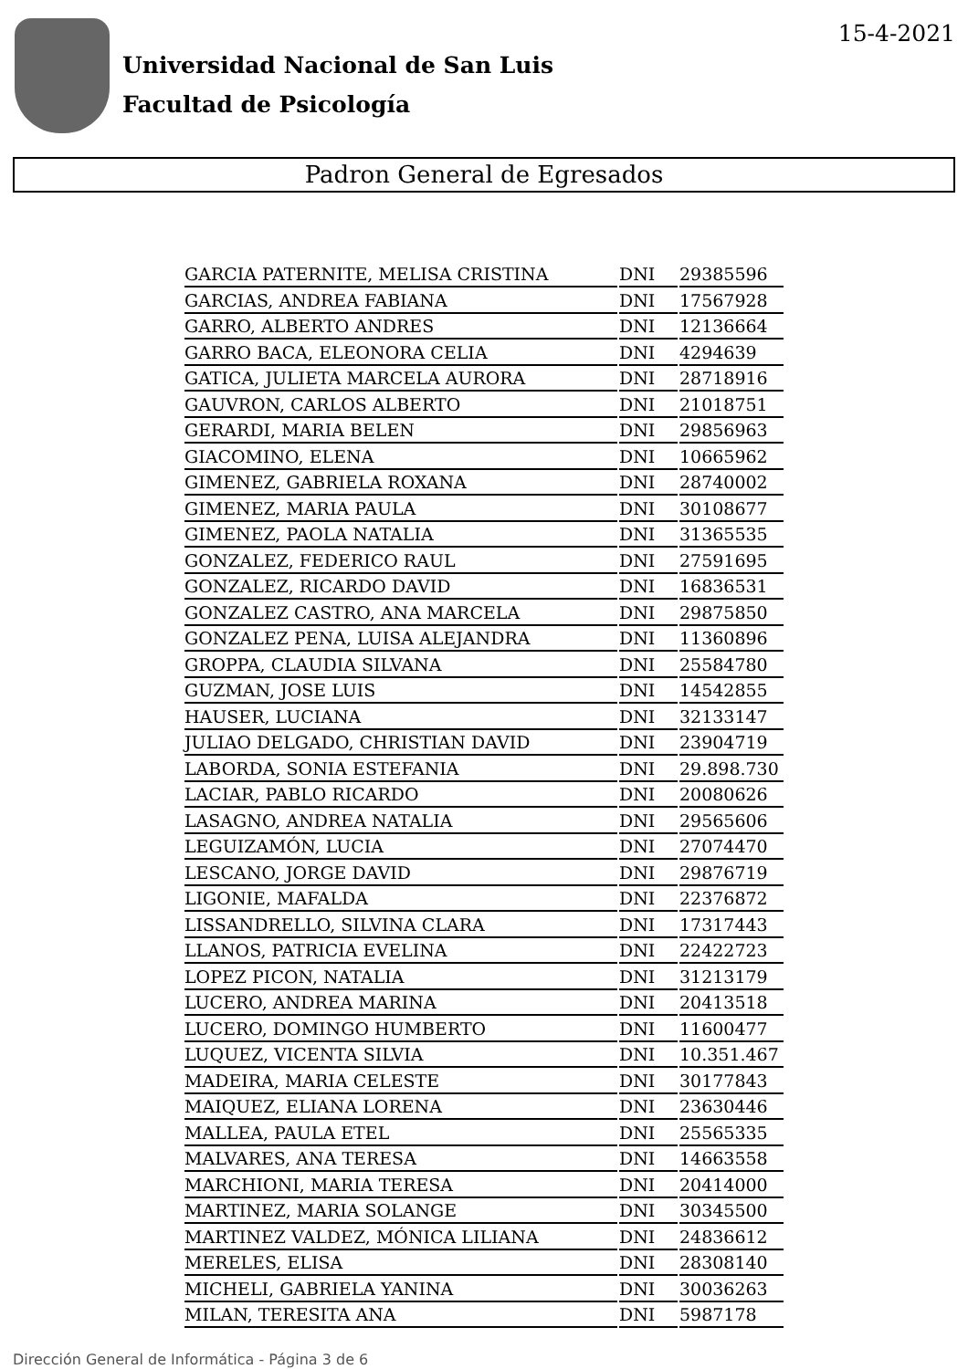Universidad Nacional de San Luis
Facultad de Psicología
15-4-2021
Padron General de Egresados
| GARCIA PATERNITE, MELISA CRISTINA | DNI | 29385596 |
| GARCIAS, ANDREA FABIANA | DNI | 17567928 |
| GARRO, ALBERTO ANDRES | DNI | 12136664 |
| GARRO BACA, ELEONORA CELIA | DNI | 4294639 |
| GATICA, JULIETA MARCELA AURORA | DNI | 28718916 |
| GAUVRON, CARLOS ALBERTO | DNI | 21018751 |
| GERARDI, MARIA BELEN | DNI | 29856963 |
| GIACOMINO, ELENA | DNI | 10665962 |
| GIMENEZ, GABRIELA ROXANA | DNI | 28740002 |
| GIMENEZ, MARIA PAULA | DNI | 30108677 |
| GIMENEZ, PAOLA NATALIA | DNI | 31365535 |
| GONZALEZ, FEDERICO RAUL | DNI | 27591695 |
| GONZALEZ, RICARDO DAVID | DNI | 16836531 |
| GONZALEZ CASTRO, ANA MARCELA | DNI | 29875850 |
| GONZALEZ PENA, LUISA ALEJANDRA | DNI | 11360896 |
| GROPPA, CLAUDIA SILVANA | DNI | 25584780 |
| GUZMAN, JOSE LUIS | DNI | 14542855 |
| HAUSER, LUCIANA | DNI | 32133147 |
| JULIAO DELGADO, CHRISTIAN DAVID | DNI | 23904719 |
| LABORDA, SONIA ESTEFANIA | DNI | 29.898.730 |
| LACIAR, PABLO RICARDO | DNI | 20080626 |
| LASAGNO, ANDREA NATALIA | DNI | 29565606 |
| LEGUIZAMÓN, LUCIA | DNI | 27074470 |
| LESCANO, JORGE DAVID | DNI | 29876719 |
| LIGONIE, MAFALDA | DNI | 22376872 |
| LISSANDRELLO, SILVINA CLARA | DNI | 17317443 |
| LLANOS, PATRICIA EVELINA | DNI | 22422723 |
| LOPEZ PICON, NATALIA | DNI | 31213179 |
| LUCERO, ANDREA MARINA | DNI | 20413518 |
| LUCERO, DOMINGO HUMBERTO | DNI | 11600477 |
| LUQUEZ, VICENTA SILVIA | DNI | 10.351.467 |
| MADEIRA, MARIA CELESTE | DNI | 30177843 |
| MAIQUEZ, ELIANA LORENA | DNI | 23630446 |
| MALLEA, PAULA ETEL | DNI | 25565335 |
| MALVARES, ANA TERESA | DNI | 14663558 |
| MARCHIONI, MARIA TERESA | DNI | 20414000 |
| MARTINEZ, MARIA SOLANGE | DNI | 30345500 |
| MARTINEZ VALDEZ, MÓNICA LILIANA | DNI | 24836612 |
| MERELES, ELISA | DNI | 28308140 |
| MICHELI, GABRIELA YANINA | DNI | 30036263 |
| MILAN, TERESITA ANA | DNI | 5987178 |
Dirección General de Informática - Página 3 de 6